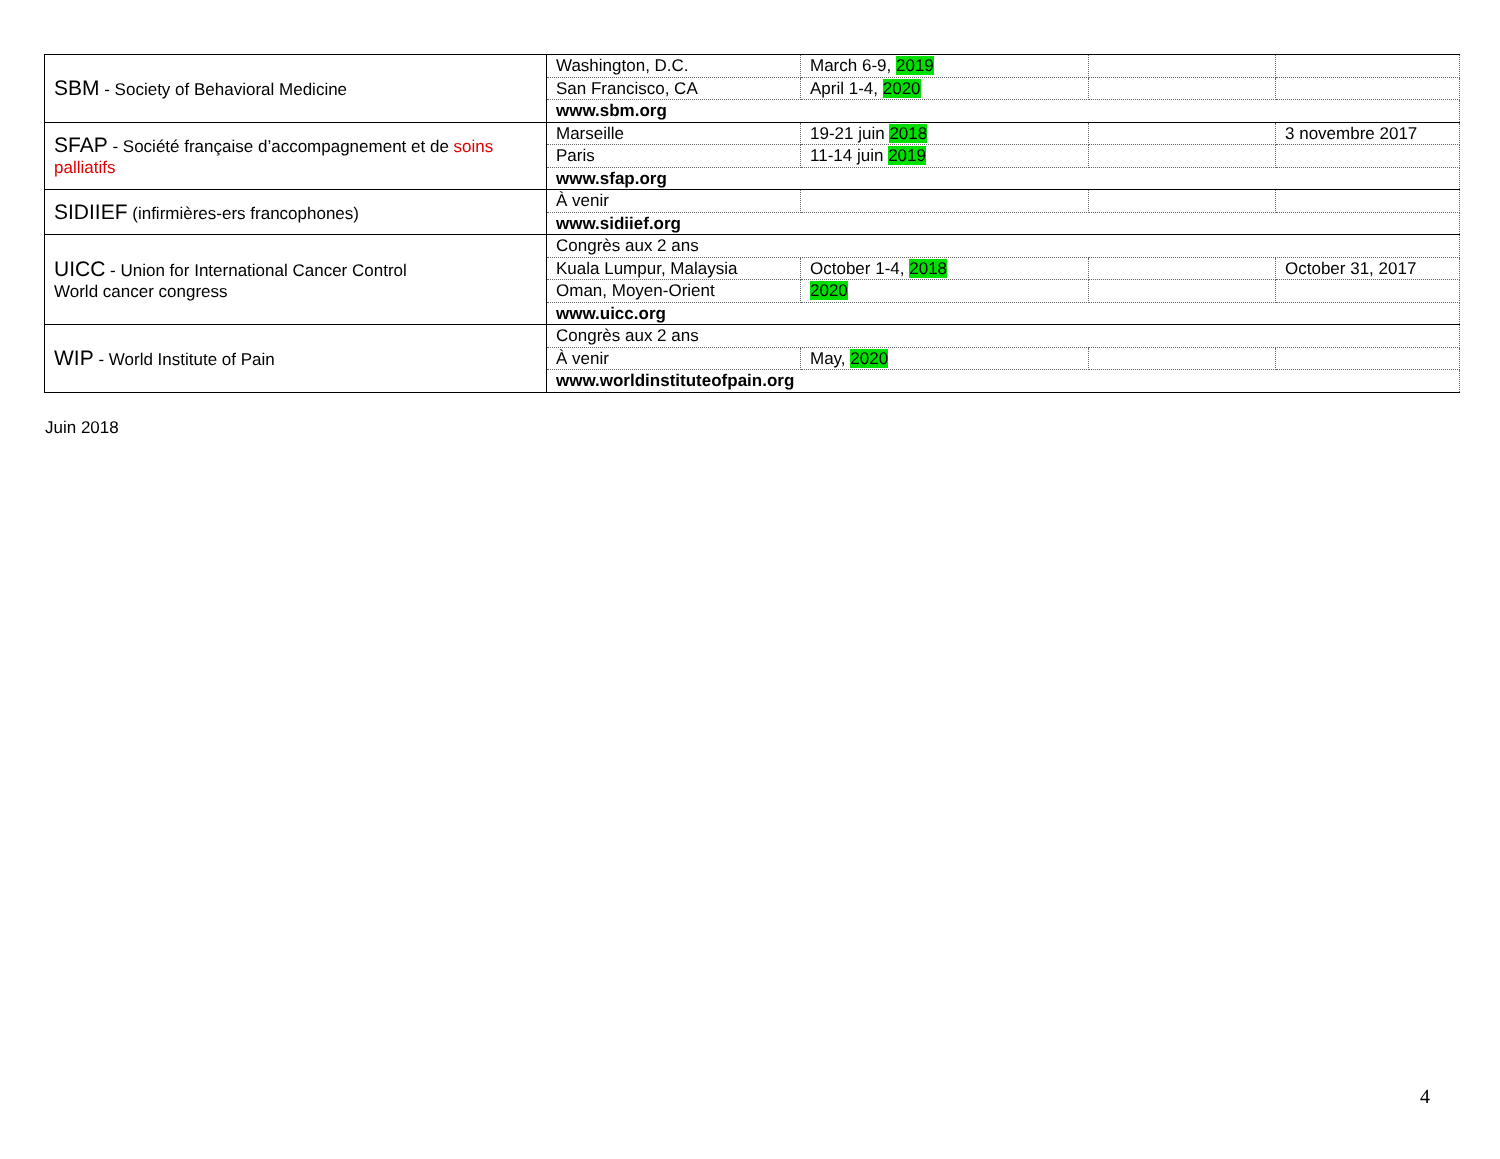| SBM - Society of Behavioral Medicine | Washington, D.C. | March 6-9, 2019 | | |
| | San Francisco, CA | April 1-4, 2020 | | |
| | www.sbm.org | | | |
| SFAP - Société française d’accompagnement et de soins palliatifs | Marseille | 19-21 juin 2018 | | 3 novembre 2017 |
| | Paris | 11-14 juin 2019 | | |
| | www.sfap.org | | | |
| SIDIIEF (infirmières-ers francophones) | À venir | | | |
| | www.sidiief.org | | | |
| UICC - Union for International Cancer Control World cancer congress | Congrès aux 2 ans | | | |
| | Kuala Lumpur, Malaysia | October 1-4, 2018 | | October 31, 2017 |
| | Oman, Moyen-Orient | 2020 | | |
| | www.uicc.org | | | |
| WIP - World Institute of Pain | Congrès aux 2 ans | | | |
| | À venir | May, 2020 | | |
| | www.worldinstituteofpain.org | | | |
Juin 2018
4